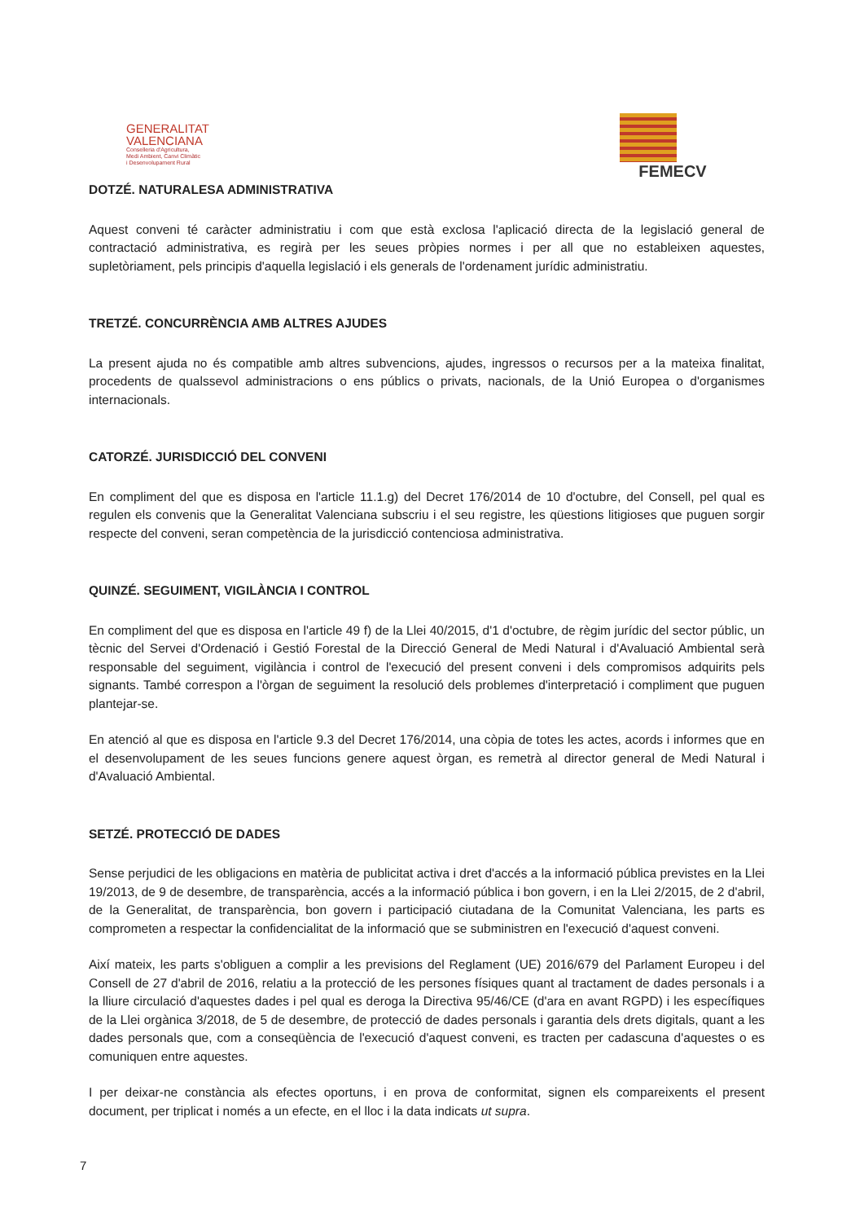GENERALITAT
VALENCIANA
Conselleria d'Agricultura,
Medi Ambient, Canvi Climàtic
i Desenvolupament Rural
FEMECV
DOTZÉ. NATURALESA ADMINISTRATIVA
Aquest conveni té caràcter administratiu i com que està exclosa l'aplicació directa de la legislació general de contractació administrativa, es regirà per les seues pròpies normes i per all que no estableixen aquestes, supletòriament, pels principis d'aquella legislació i els generals de l'ordenament jurídic administratiu.
TRETZÉ. CONCURRÈNCIA AMB ALTRES AJUDES
La present ajuda no és compatible amb altres subvencions, ajudes, ingressos o recursos per a la mateixa finalitat, procedents de qualssevol administracions o ens públics o privats, nacionals, de la Unió Europea o d'organismes internacionals.
CATORZÉ. JURISDICCIÓ DEL CONVENI
En compliment del que es disposa en l'article 11.1.g) del Decret 176/2014 de 10 d'octubre, del Consell, pel qual es regulen els convenis que la Generalitat Valenciana subscriu i el seu registre, les qüestions litigioses que puguen sorgir respecte del conveni, seran competència de la jurisdicció contenciosa administrativa.
QUINZÉ. SEGUIMENT, VIGILÀNCIA I CONTROL
En compliment del que es disposa en l'article 49 f) de la Llei 40/2015, d'1 d'octubre, de règim jurídic del sector públic, un tècnic del Servei d'Ordenació i Gestió Forestal de la Direcció General de Medi Natural i d'Avaluació Ambiental serà responsable del seguiment, vigilància i control de l'execució del present conveni i dels compromisos adquirits pels signants. També correspon a l'òrgan de seguiment la resolució dels problemes d'interpretació i compliment que puguen plantejar-se.
En atenció al que es disposa en l'article 9.3 del Decret 176/2014, una còpia de totes les actes, acords i informes que en el desenvolupament de les seues funcions genere aquest òrgan, es remetrà al director general de Medi Natural i d'Avaluació Ambiental.
SETZÉ. PROTECCIÓ DE DADES
Sense perjudici de les obligacions en matèria de publicitat activa i dret d'accés a la informació pública previstes en la Llei 19/2013, de 9 de desembre, de transparència, accés a la informació pública i bon govern, i en la Llei 2/2015, de 2 d'abril, de la Generalitat, de transparència, bon govern i participació ciutadana de la Comunitat Valenciana, les parts es comprometen a respectar la confidencialitat de la informació que se subministren en l'execució d'aquest conveni.
Així mateix, les parts s'obliguen a complir a les previsions del Reglament (UE) 2016/679 del Parlament Europeu i del Consell de 27 d'abril de 2016, relatiu a la protecció de les persones físiques quant al tractament de dades personals i a la lliure circulació d'aquestes dades i pel qual es deroga la Directiva 95/46/CE (d'ara en avant RGPD) i les específiques de la Llei orgànica 3/2018, de 5 de desembre, de protecció de dades personals i garantia dels drets digitals, quant a les dades personals que, com a conseqüència de l'execució d'aquest conveni, es tracten per cadascuna d'aquestes o es comuniquen entre aquestes.
I per deixar-ne constància als efectes oportuns, i en prova de conformitat, signen els compareixents el present document, per triplicat i només a un efecte, en el lloc i la data indicats ut supra.
7